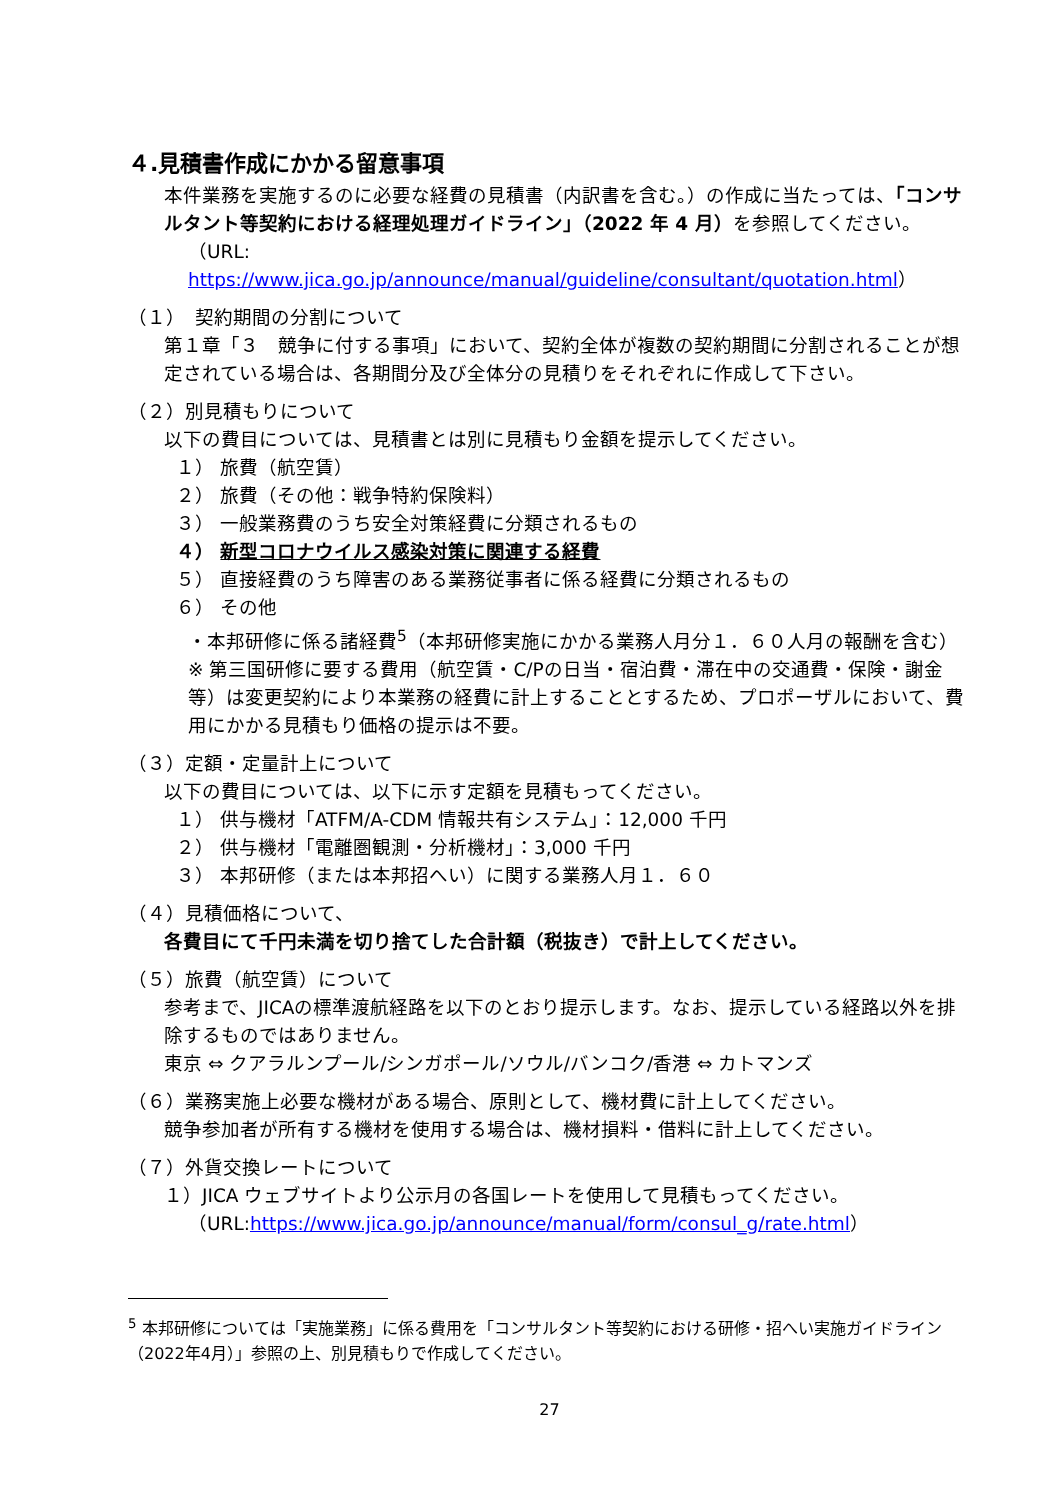４.見積書作成にかかる留意事項
本件業務を実施するのに必要な経費の見積書（内訳書を含む。）の作成に当たっては、「コンサルタント等契約における経理処理ガイドライン」（2022 年 4 月）を参照してください。
（URL: https://www.jica.go.jp/announce/manual/guideline/consultant/quotation.html）
（１）　契約期間の分割について
第１章「３　競争に付する事項」において、契約全体が複数の契約期間に分割されることが想定されている場合は、各期間分及び全体分の見積りをそれぞれに作成して下さい。
（２）別見積もりについて
以下の費目については、見積書とは別に見積もり金額を提示してください。
１） 旅費（航空賃）
２） 旅費（その他：戦争特約保険料）
３） 一般業務費のうち安全対策経費に分類されるもの
４） 新型コロナウイルス感染対策に関連する経費
５） 直接経費のうち障害のある業務従事者に係る経費に分類されるもの
６） その他
・本邦研修に係る諸経費<sup>5</sup>（本邦研修実施にかかる業務人月分１．６０人月の報酬を含む）
※ 第三国研修に要する費用（航空賃・C/Pの日当・宿泊費・滞在中の交通費・保険・謝金等）は変更契約により本業務の経費に計上することとするため、プロポーザルにおいて、費用にかかる見積もり価格の提示は不要。
（３）定額・定量計上について
以下の費目については、以下に示す定額を見積もってください。
１） 供与機材「ATFM/A-CDM 情報共有システム」：12,000 千円
２） 供与機材「電離圏観測・分析機材」：3,000 千円
３） 本邦研修（または本邦招へい）に関する業務人月１．６０
（４）見積価格について、
各費目にて千円未満を切り捨てした合計額（税抜き）で計上してください。
（５）旅費（航空賃）について
参考まで、JICAの標準渡航経路を以下のとおり提示します。なお、提示している経路以外を排除するものではありません。
東京 ⇔ クアラルンプール/シンガポール/ソウル/バンコク/香港 ⇔ カトマンズ
（６）業務実施上必要な機材がある場合、原則として、機材費に計上してください。
競争参加者が所有する機材を使用する場合は、機材損料・借料に計上してください。
（７）外貨交換レートについて
１）JICA ウェブサイトより公示月の各国レートを使用して見積もってください。
（URL:https://www.jica.go.jp/announce/manual/form/consul_g/rate.html）
<sup>5</sup> 本邦研修については「実施業務」に係る費用を「コンサルタント等契約における研修・招へい実施ガイドライン（2022年4月）」参照の上、別見積もりで作成してください。
27